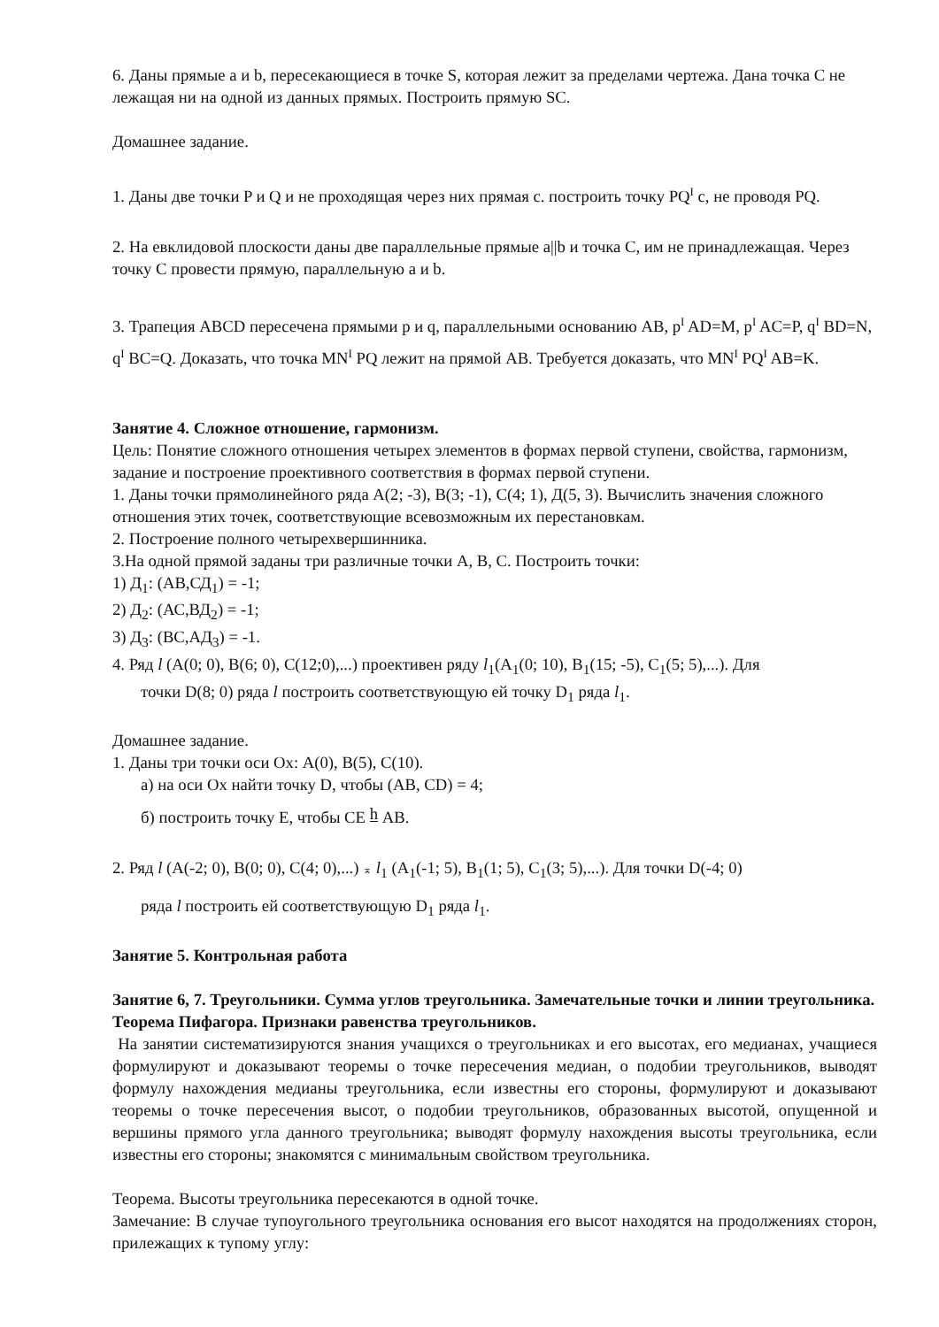6. Даны прямые a и b, пересекающиеся в точке S, которая лежит за пределами чертежа. Дана точка С не лежащая ни на одной из данных прямых. Построить прямую SC.
Домашнее задание.
1. Даны две точки P и Q и не проходящая через них прямая c. построить точку PQ<sup>I</sup> c, не проводя PQ.
2. На евклидовой плоскости даны две параллельные прямые a||b и точка С, им не принадлежащая. Через точку С провести прямую, параллельную a и b.
3. Трапеция ABCD пересечена прямыми p и q, параллельными основанию AB, p<sup>I</sup> AD=M, p<sup>I</sup> AC=P, q<sup>I</sup> BD=N, q<sup>I</sup> BC=Q. Доказать, что точка MN<sup>I</sup> PQ лежит на прямой AB. Требуется доказать, что MN<sup>I</sup> PQ<sup>I</sup> AB=K.
Занятие 4. Сложное отношение, гармонизм.
Цель: Понятие сложного отношения четырех элементов в формах первой ступени, свойства, гармонизм, задание и построение проективного соответствия в формах первой ступени.
1. Даны точки прямолинейного ряда А(2; -3), В(3; -1), С(4; 1), Д(5, 3). Вычислить значения сложного отношения этих точек, соответствующие всевозможным их перестановкам.
2. Построение полного четырехвершинника.
3.На одной прямой заданы три различные точки А, В, С. Построить точки:
1) Д<sub>1</sub>: (АВ,СД<sub>1</sub>) = -1;
2) Д<sub>2</sub>: (АС,ВД<sub>2</sub>) = -1;
3) Д<sub>3</sub>: (ВС,АД<sub>3</sub>) = -1.
4. Ряд l (A(0; 0), B(6; 0), C(12;0),...) проективен ряду l<sub>1</sub>(A<sub>1</sub>(0; 10), B<sub>1</sub>(15; -5), C<sub>1</sub>(5; 5),...). Для
точки D(8; 0) ряда l построить соответствующую ей точку D<sub>1</sub> ряда l<sub>1</sub>.
Домашнее задание.
1. Даны три точки оси Ох: А(0), В(5), С(10).
а) на оси Ох найти точку D, чтобы (АВ, CD) = 4;
б) построить точку Е, чтобы СЕ h АВ.
2. Ряд l (A(-2; 0), B(0; 0), C(4; 0),...) ⌅ l<sub>1</sub> (A<sub>1</sub>(-1; 5), B<sub>1</sub>(1; 5), C<sub>1</sub>(3; 5),...). Для точки D(-4; 0)
ряда l построить ей соответствующую D<sub>1</sub> ряда l<sub>1</sub>.
Занятие 5. Контрольная работа
Занятие 6, 7. Треугольники. Сумма углов треугольника. Замечательные точки и линии треугольника. Теорема Пифагора. Признаки равенства треугольников.
На занятии систематизируются знания учащихся о треугольниках и его высотах, его медианах, учащиеся формулируют и доказывают теоремы о точке пересечения медиан, о подобии треугольников, выводят формулу нахождения медианы треугольника, если известны его стороны, формулируют и доказывают теоремы о точке пересечения высот, о подобии треугольников, образованных высотой, опущенной и вершины прямого угла данного треугольника; выводят формулу нахождения высоты треугольника, если известны его стороны; знакомятся с минимальным свойством треугольника.
Теорема. Высоты треугольника пересекаются в одной точке.
Замечание: В случае тупоугольного треугольника основания его высот находятся на продолжениях сторон, прилежащих к тупому углу: